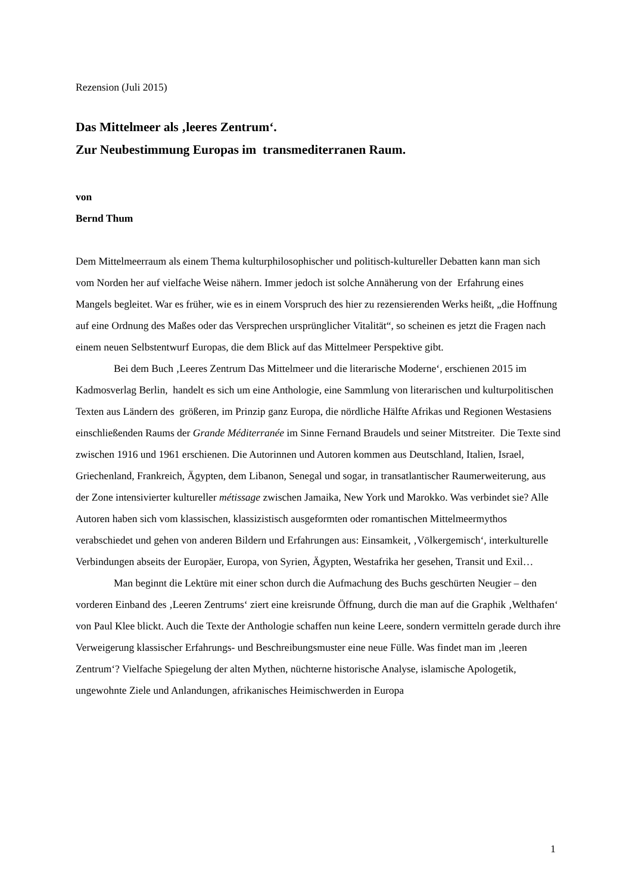Rezension (Juli 2015)
Das Mittelmeer als ‚leeres Zentrum‘.
Zur Neubestimmung Europas im transmediterranen Raum.
von
Bernd Thum
Dem Mittelmeerraum als einem Thema kulturphilosophischer und politisch-kultureller Debatten kann man sich vom Norden her auf vielfache Weise nähern. Immer jedoch ist solche Annäherung von der Erfahrung eines Mangels begleitet. War es früher, wie es in einem Vorspruch des hier zu rezensierenden Werks heißt, „die Hoffnung auf eine Ordnung des Maßes oder das Versprechen ursprünglicher Vitalität“, so scheinen es jetzt die Fragen nach einem neuen Selbstentwurf Europas, die dem Blick auf das Mittelmeer Perspektive gibt.
Bei dem Buch ‚Leeres Zentrum Das Mittelmeer und die literarische Moderne‘, erschienen 2015 im Kadmosverlag Berlin, handelt es sich um eine Anthologie, eine Sammlung von literarischen und kulturpolitischen Texten aus Ländern des größeren, im Prinzip ganz Europa, die nördliche Hälfte Afrikas und Regionen Westasiens einschließenden Raums der Grande Méditerranée im Sinne Fernand Braudels und seiner Mitstreiter. Die Texte sind zwischen 1916 und 1961 erschienen. Die Autorinnen und Autoren kommen aus Deutschland, Italien, Israel, Griechenland, Frankreich, Ägypten, dem Libanon, Senegal und sogar, in transatlantischer Raumerweiterung, aus der Zone intensivierter kultureller métissage zwischen Jamaika, New York und Marokko. Was verbindet sie? Alle Autoren haben sich vom klassischen, klassizistisch ausgeformten oder romantischen Mittelmeermythos verabschiedet und gehen von anderen Bildern und Erfahrungen aus: Einsamkeit, ‚Völkergemisch‘, interkulturelle Verbindungen abseits der Europäer, Europa, von Syrien, Ägypten, Westafrika her gesehen, Transit und Exil…
Man beginnt die Lektüre mit einer schon durch die Aufmachung des Buchs geschürten Neugier – den vorderen Einband des ‚Leeren Zentrums‘ ziert eine kreisrunde Öffnung, durch die man auf die Graphik ‚Welthafen‘ von Paul Klee blickt. Auch die Texte der Anthologie schaffen nun keine Leere, sondern vermitteln gerade durch ihre Verweigerung klassischer Erfahrungs- und Beschreibungsmuster eine neue Fülle. Was findet man im ‚leeren Zentrum‘? Vielfache Spiegelung der alten Mythen, nüchterne historische Analyse, islamische Apologetik, ungewohnte Ziele und Anlandungen, afrikanisches Heimischwerden in Europa
1